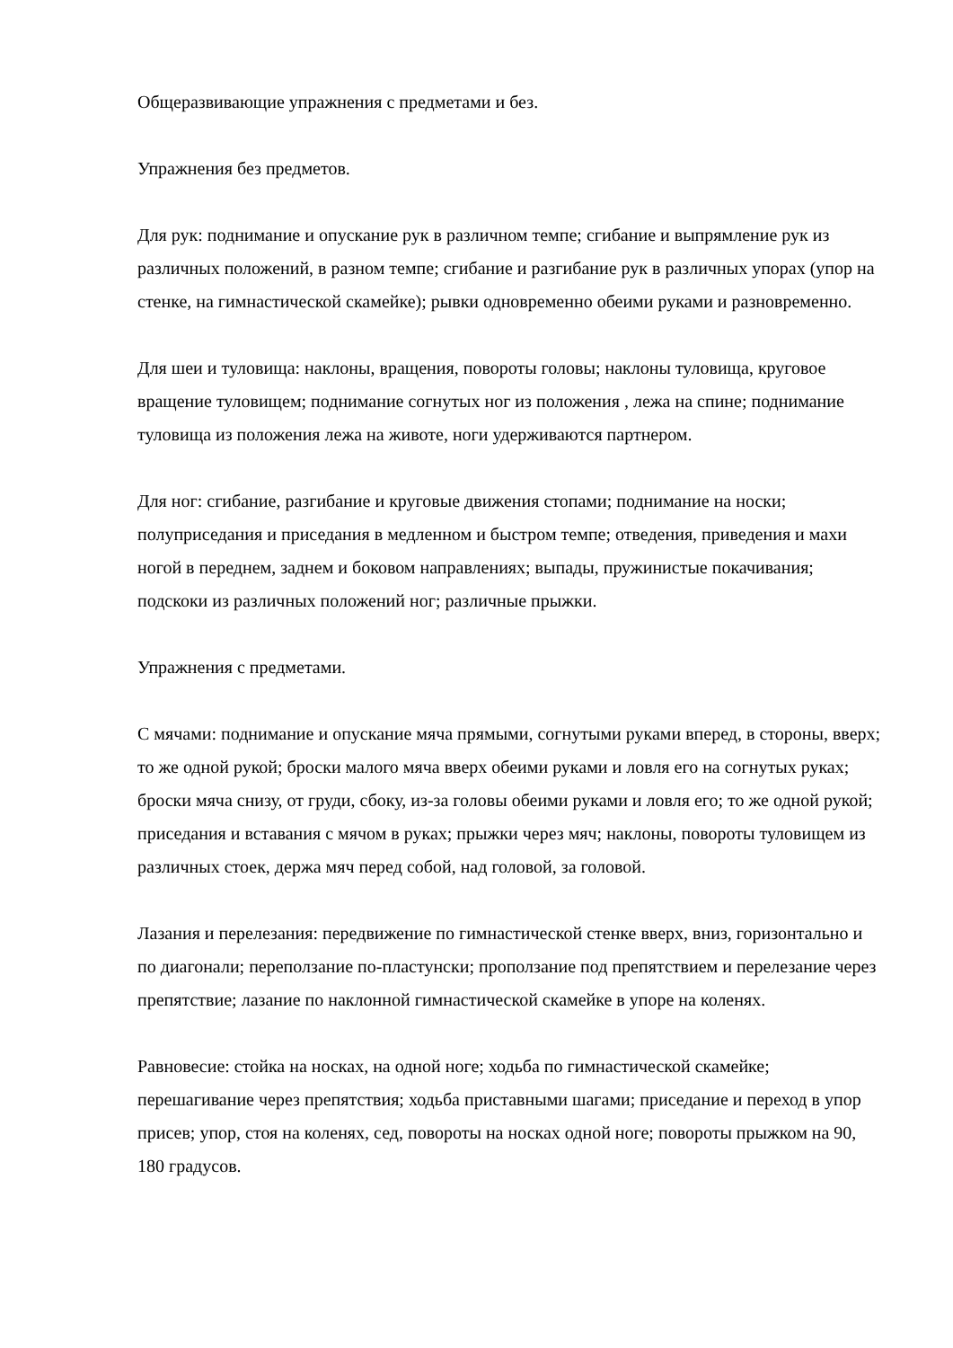Общеразвивающие упражнения с предметами и без.
Упражнения без предметов.
Для рук: поднимание и опускание рук в различном темпе; сгибание и выпрямление рук из различных положений, в разном темпе; сгибание и разгибание рук в различных упорах (упор на стенке, на гимнастической скамейке); рывки одновременно обеими руками и разновременно.
Для шеи и туловища: наклоны, вращения, повороты головы; наклоны туловища, круговое вращение туловищем; поднимание согнутых ног из положения , лежа на спине; поднимание туловища из положения лежа на животе, ноги удерживаются партнером.
Для ног: сгибание, разгибание и круговые движения стопами; поднимание на носки; полуприседания и приседания в медленном и быстром темпе; отведения, приведения и махи ногой в переднем, заднем и боковом направлениях; выпады, пружинистые покачивания; подскоки из различных положений ног; различные прыжки.
Упражнения с предметами.
С мячами: поднимание и опускание мяча прямыми, согнутыми руками вперед, в стороны, вверх; то же одной рукой; броски малого мяча вверх обеими руками и ловля его на согнутых руках; броски мяча снизу, от груди, сбоку, из-за головы обеими руками и ловля его; то же одной рукой; приседания и вставания с мячом в руках; прыжки через мяч; наклоны, повороты туловищем из различных стоек, держа мяч перед собой, над головой, за головой.
Лазания и перелезания: передвижение по гимнастической стенке вверх, вниз, горизонтально и по диагонали; переползание по-пластунски; проползание под препятствием и перелезание через препятствие; лазание по наклонной гимнастической скамейке в упоре на коленях.
Равновесие: стойка на носках, на одной ноге; ходьба по гимнастической скамейке; перешагивание через препятствия; ходьба приставными шагами; приседание и переход в упор присев; упор, стоя на коленях, сед, повороты на носках одной ноге; повороты прыжком на 90, 180 градусов.